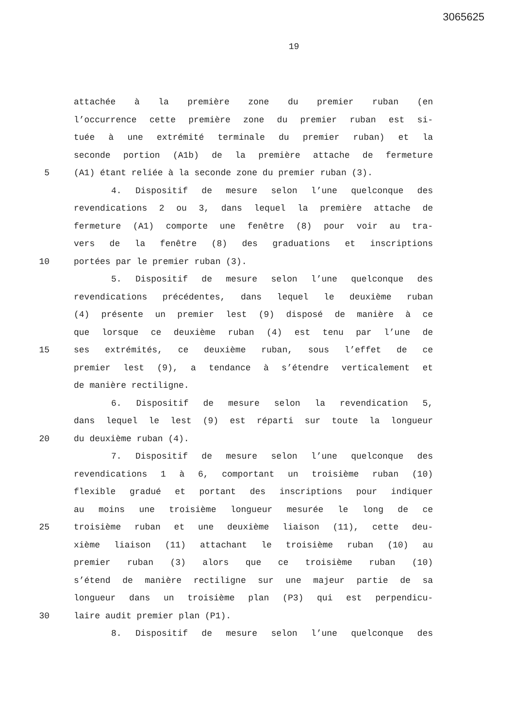3065625
19
attachée à la première zone du premier ruban (en
l’occurrence cette première zone du premier ruban est si-
tuée à une extrémité terminale du premier ruban) et la
seconde portion (A1b) de la première attache de fermeture
5 (A1) étant reliée à la seconde zone du premier ruban (3).
4. Dispositif de mesure selon l’une quelconque des
revendications 2 ou 3, dans lequel la première attache de
fermeture (A1) comporte une fenêtre (8) pour voir au tra-
vers de la fenêtre (8) des graduations et inscriptions
10 portées par le premier ruban (3).
5. Dispositif de mesure selon l’une quelconque des
revendications précédentes, dans lequel le deuxième ruban
(4) présente un premier lest (9) disposé de manière à ce
que lorsque ce deuxième ruban (4) est tenu par l’une de
15 ses extrémités, ce deuxième ruban, sous l’effet de ce
premier lest (9), a tendance à s’étendre verticalement et
de manière rectiligne.
6. Dispositif de mesure selon la revendication 5,
dans lequel le lest (9) est réparti sur toute la longueur
20 du deuxième ruban (4).
7. Dispositif de mesure selon l’une quelconque des
revendications 1 à 6, comportant un troisième ruban (10)
flexible gradué et portant des inscriptions pour indiquer
au moins une troisième longueur mesurée le long de ce
25 troisième ruban et une deuxième liaison (11), cette deu-
xième liaison (11) attachant le troisième ruban (10) au
premier ruban (3) alors que ce troisième ruban (10)
s’étend de manière rectiligne sur une majeur partie de sa
longueur dans un troisième plan (P3) qui est perpendicu-
30 laire audit premier plan (P1).
8. Dispositif de mesure selon l’une quelconque des